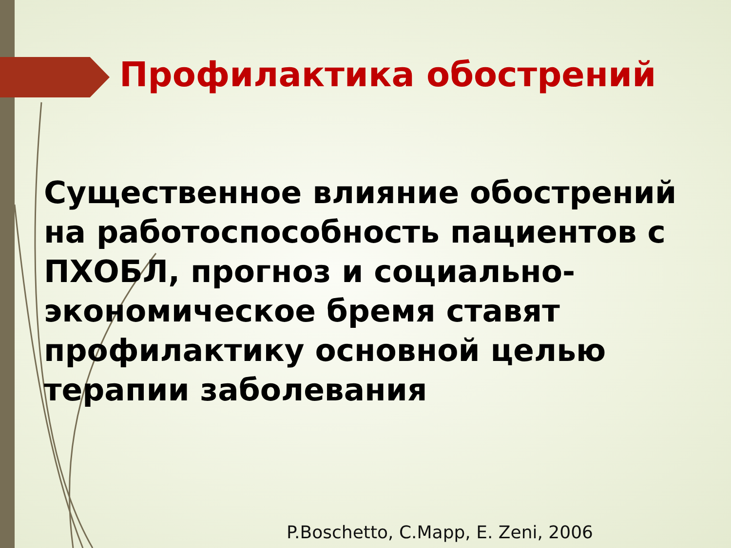Профилактика обострений
Существенное влияние обострений на работоспособность пациентов с ПХОБЛ, прогноз и социально-экономическое бремя ставят профилактику основной целью терапии заболевания
P.Boschetto, C.Mapp, E. Zeni, 2006